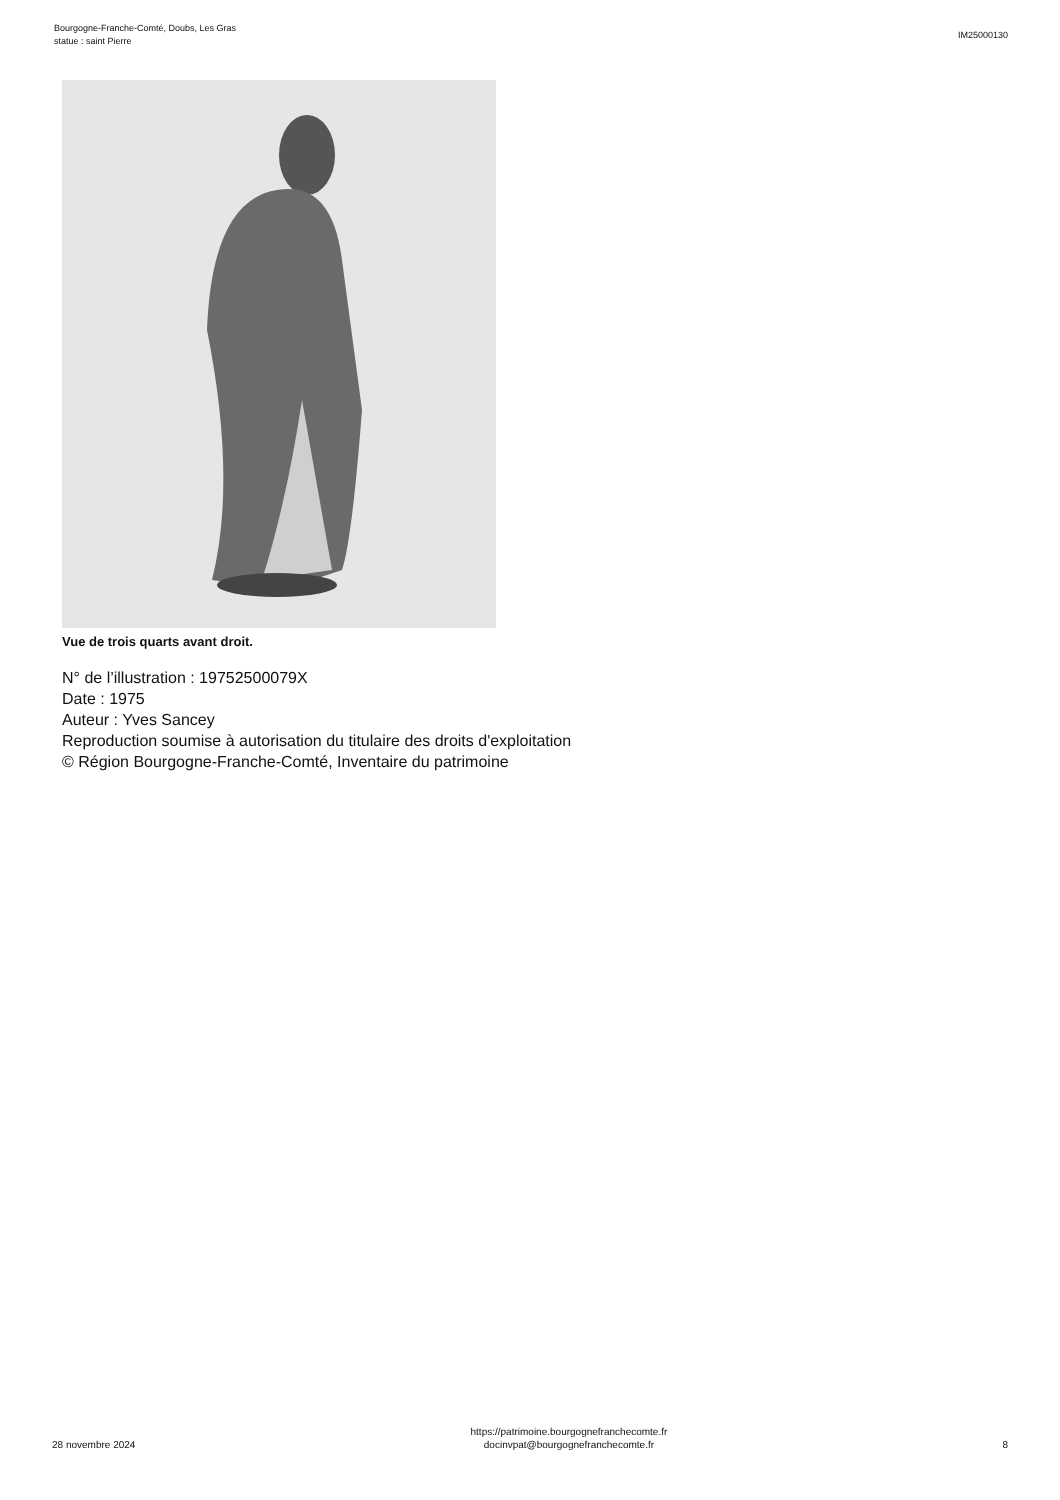Bourgogne-Franche-Comté, Doubs, Les Gras
statue : saint Pierre
IM25000130
Vue de trois quarts avant droit.
N° de l’illustration : 19752500079X
Date : 1975
Auteur : Yves Sancey
Reproduction soumise à autorisation du titulaire des droits d'exploitation
© Région Bourgogne-Franche-Comté, Inventaire du patrimoine
28 novembre 2024
https://patrimoine.bourgognefranchecomte.fr
docinvpat@bourgognefranchecomte.fr
8